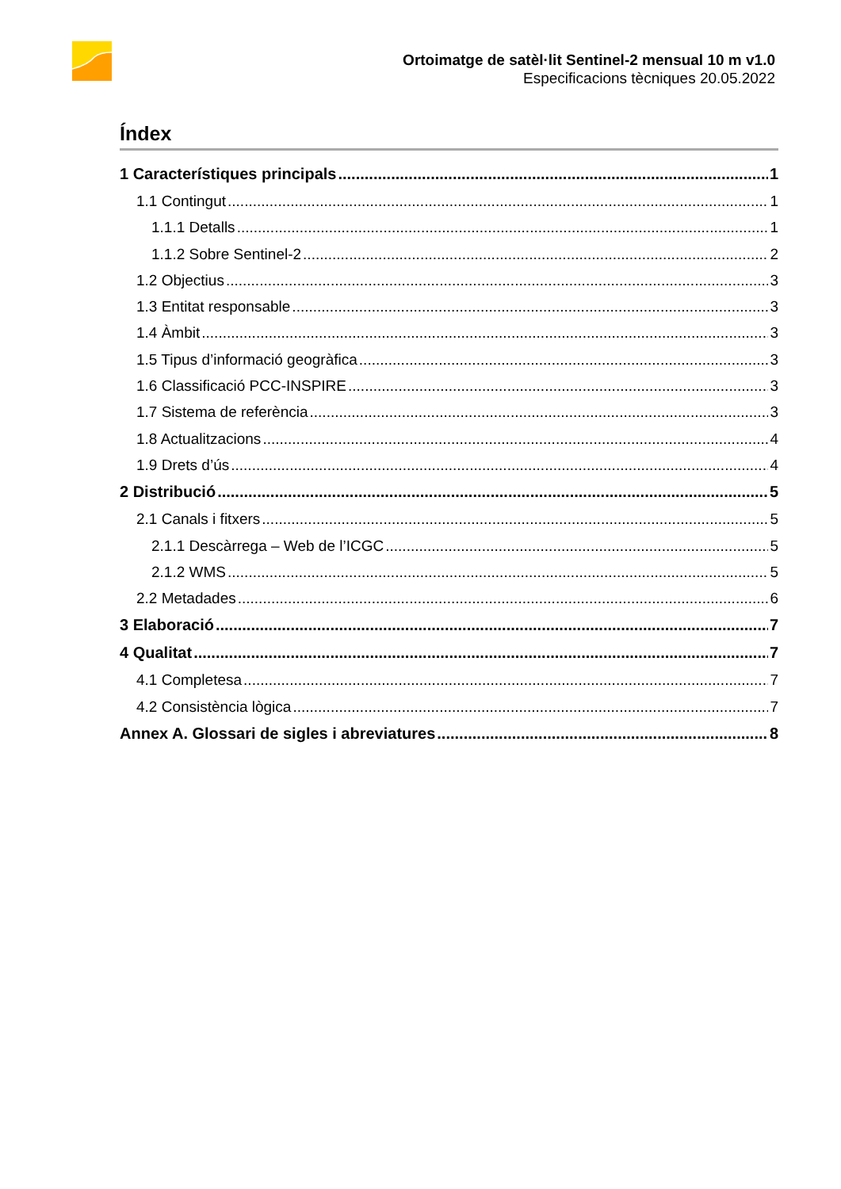Ortoimatge de satèl·lit Sentinel-2 mensual 10 m v1.0
Especificacions tècniques 20.05.2022
Índex
1 Característiques principals 1
1.1 Contingut 1
1.1.1 Detalls 1
1.1.2 Sobre Sentinel-2 2
1.2 Objectius 3
1.3 Entitat responsable 3
1.4 Àmbit 3
1.5 Tipus d’informació geogràfica 3
1.6 Classificació PCC-INSPIRE 3
1.7 Sistema de referència 3
1.8 Actualitzacions 4
1.9 Drets d’ús 4
2 Distribució 5
2.1 Canals i fitxers 5
2.1.1 Descàrrega – Web de l’ICGC 5
2.1.2 WMS 5
2.2 Metadades 6
3 Elaboració 7
4 Qualitat 7
4.1 Completesa 7
4.2 Consistència lògica 7
Annex A. Glossari de sigles i abreviatures 8